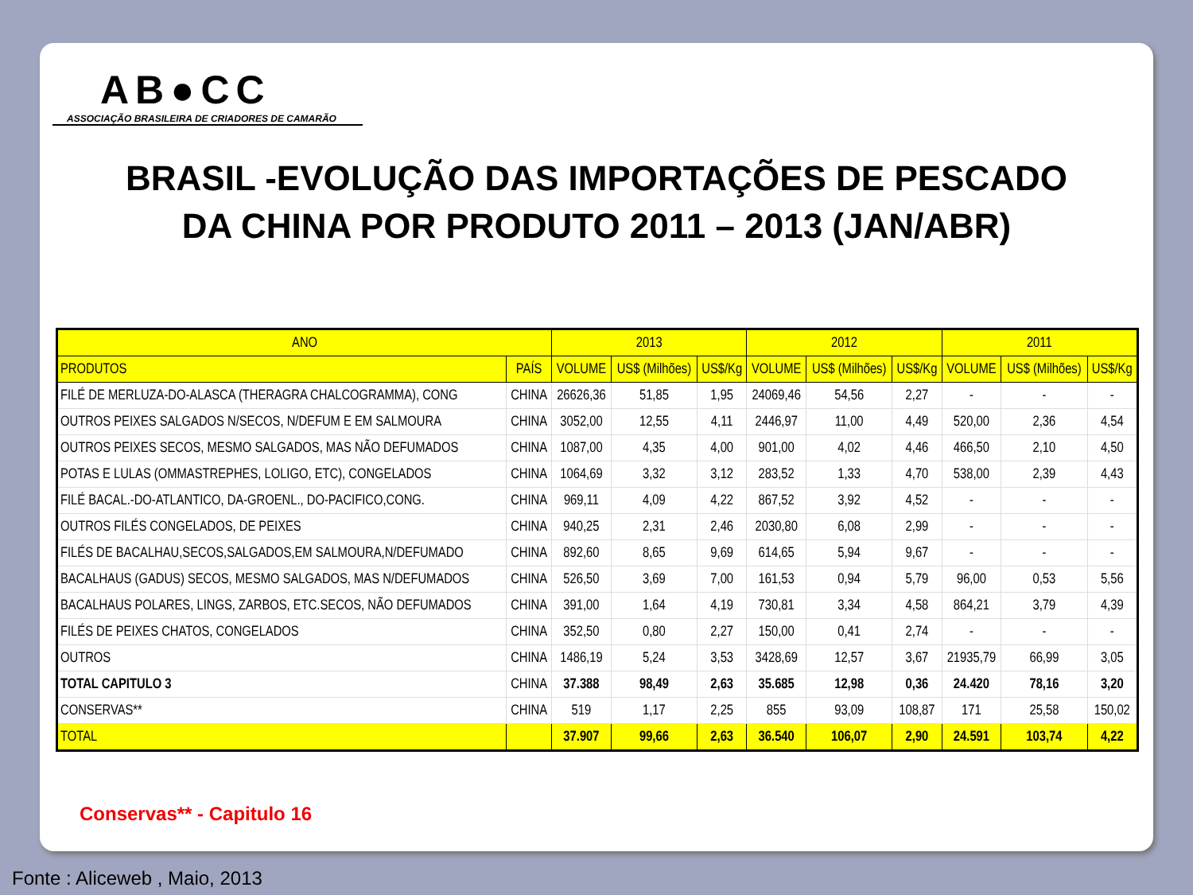AB●CC
ASSOCIAÇÃO BRASILEIRA DE CRIADORES DE CAMARÃO
BRASIL -EVOLUÇÃO DAS IMPORTAÇÕES DE PESCADO
DA CHINA POR PRODUTO 2011 – 2013 (JAN/ABR)
| ANO | | 2013 | | | 2012 | | | 2011 | | |
| --- | --- | --- | --- | --- | --- | --- | --- | --- | --- | --- |
| PRODUTOS | PAÍS | VOLUME | US$ (Milhões) | US$/Kg | VOLUME | US$ (Milhões) | US$/Kg | VOLUME | US$ (Milhões) | US$/Kg |
| FILÉ DE MERLUZA-DO-ALASCA (THERAGRA CHALCOGRAMMA), CONG | CHINA | 26626,36 | 51,85 | 1,95 | 24069,46 | 54,56 | 2,27 | - | - | - |
| OUTROS PEIXES SALGADOS N/SECOS, N/DEFUM E EM SALMOURA | CHINA | 3052,00 | 12,55 | 4,11 | 2446,97 | 11,00 | 4,49 | 520,00 | 2,36 | 4,54 |
| OUTROS PEIXES SECOS, MESMO SALGADOS, MAS NÃO DEFUMADOS | CHINA | 1087,00 | 4,35 | 4,00 | 901,00 | 4,02 | 4,46 | 466,50 | 2,10 | 4,50 |
| POTAS E LULAS (OMMASTREPHES, LOLIGO, ETC), CONGELADOS | CHINA | 1064,69 | 3,32 | 3,12 | 283,52 | 1,33 | 4,70 | 538,00 | 2,39 | 4,43 |
| FILÉ BACAL.-DO-ATLANTICO, DA-GROENL., DO-PACIFICO,CONG. | CHINA | 969,11 | 4,09 | 4,22 | 867,52 | 3,92 | 4,52 | - | - | - |
| OUTROS FILÉS CONGELADOS, DE PEIXES | CHINA | 940,25 | 2,31 | 2,46 | 2030,80 | 6,08 | 2,99 | - | - | - |
| FILÉS DE BACALHAU,SECOS,SALGADOS,EM SALMOURA,N/DEFUMADO | CHINA | 892,60 | 8,65 | 9,69 | 614,65 | 5,94 | 9,67 | - | - | - |
| BACALHAUS (GADUS) SECOS, MESMO SALGADOS, MAS N/DEFUMADOS | CHINA | 526,50 | 3,69 | 7,00 | 161,53 | 0,94 | 5,79 | 96,00 | 0,53 | 5,56 |
| BACALHAUS POLARES, LINGS, ZARBOS, ETC.SECOS, NÃO DEFUMADOS | CHINA | 391,00 | 1,64 | 4,19 | 730,81 | 3,34 | 4,58 | 864,21 | 3,79 | 4,39 |
| FILÉS DE PEIXES CHATOS, CONGELADOS | CHINA | 352,50 | 0,80 | 2,27 | 150,00 | 0,41 | 2,74 | - | - | - |
| OUTROS | CHINA | 1486,19 | 5,24 | 3,53 | 3428,69 | 12,57 | 3,67 | 21935,79 | 66,99 | 3,05 |
| TOTAL CAPITULO 3 | CHINA | 37.388 | 98,49 | 2,63 | 35.685 | 12,98 | 0,36 | 24.420 | 78,16 | 3,20 |
| CONSERVAS** | CHINA | 519 | 1,17 | 2,25 | 855 | 93,09 | 108,87 | 171 | 25,58 | 150,02 |
| TOTAL | | 37.907 | 99,66 | 2,63 | 36.540 | 106,07 | 2,90 | 24.591 | 103,74 | 4,22 |
Conservas** - Capitulo 16
Fonte : Aliceweb , Maio, 2013